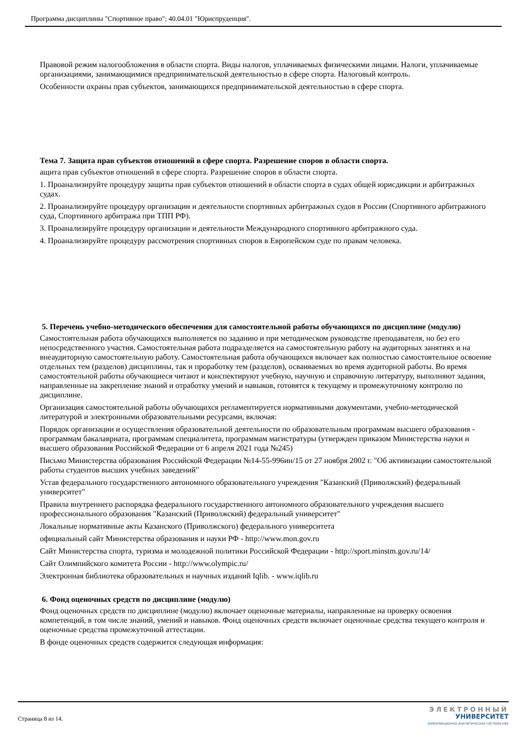Программа дисциплины "Спортивное право"; 40.04.01 "Юриспруденция".
Правовой режим налогообложения в области спорта. Виды налогов, уплачиваемых физическими лицами. Налоги, уплачиваемые организациями, занимающимися предпринимательской деятельностью в сфере спорта. Налоговый контроль.
Особенности охраны прав субъектов, занимающихся предпринимательской деятельностью в сфере спорта.
Тема 7. Защита прав субъектов отношений в сфере спорта. Разрешение споров в области спорта.
ащита прав субъектов отношений в сфере спорта. Разрешение споров в области спорта.
1. Проанализируйте процедуру защиты прав субъектов отношений в области спорта в судах общей юрисдикции и арбитражных судах.
2. Проанализируйте процедуру организации и деятельности спортивных арбитражных судов в России (Спортивного арбитражного суда, Спортивного арбитража при ТПП РФ).
3. Проанализируйте процедуру организации и деятельности Международного спортивного арбитражного суда.
4. Проанализируйте процедуру рассмотрения спортивных споров в Европейском суде по правам человека.
5. Перечень учебно-методического обеспечения для самостоятельной работы обучающихся по дисциплине (модулю)
Самостоятельная работа обучающихся выполняется по заданию и при методическом руководстве преподавателя, но без его непосредственного участия. Самостоятельная работа подразделяется на самостоятельную работу на аудиторных занятиях и на внеаудиторную самостоятельную работу. Самостоятельная работа обучающихся включает как полностью самостоятельное освоение отдельных тем (разделов) дисциплины, так и проработку тем (разделов), осваиваемых во время аудиторной работы. Во время самостоятельной работы обучающиеся читают и конспектируют учебную, научную и справочную литературу, выполняют задания, направленные на закрепление знаний и отработку умений и навыков, готовятся к текущему и промежуточному контролю по дисциплине.
Организация самостоятельной работы обучающихся регламентируется нормативными документами, учебно-методической литературой и электронными образовательными ресурсами, включая:
Порядок организации и осуществления образовательной деятельности по образовательным программам высшего образования - программам бакалавриата, программам специалитета, программам магистратуры (утвержден приказом Министерства науки и высшего образования Российской Федерации от 6 апреля 2021 года №245)
Письмо Министерства образования Российской Федерации №14-55-996ин/15 от 27 ноября 2002 г. "Об активизации самостоятельной работы студентов высших учебных заведений"
Устав федерального государственного автономного образовательного учреждения "Казанский (Приволжский) федеральный университет"
Правила внутреннего распорядка федерального государственного автономного образовательного учреждения высшего профессионального образования "Казанский (Приволжский) федеральный университет"
Локальные нормативные акты Казанского (Приволжского) федерального университета
официальный сайт Министерства образования и науки РФ - http://www.mon.gov.ru
Сайт Министерства спорта, туризма и молодежной политики Российской Федерации - http://sport.minstm.gov.ru/14/
Сайт Олимпийского комитета России - http://www.olympic.ru/
Электронная библиотека образовательных и научных изданий Iqlib. - www.iqlib.ru
6. Фонд оценочных средств по дисциплине (модулю)
Фонд оценочных средств по дисциплине (модулю) включает оценочные материалы, направленные на проверку освоения компетенций, в том числе знаний, умений и навыков. Фонд оценочных средств включает оценочные средства текущего контроля и оценочные средства промежуточной аттестации.
В фонде оценочных средств содержится следующая информация:
Страница 8 из 14.
ЭЛЕКТРОННЫЙ
УНИВЕРСИТЕТ
ИНФОРМАЦИОННО-АНАЛИТИЧЕСКАЯ СИСТЕМА КФУ